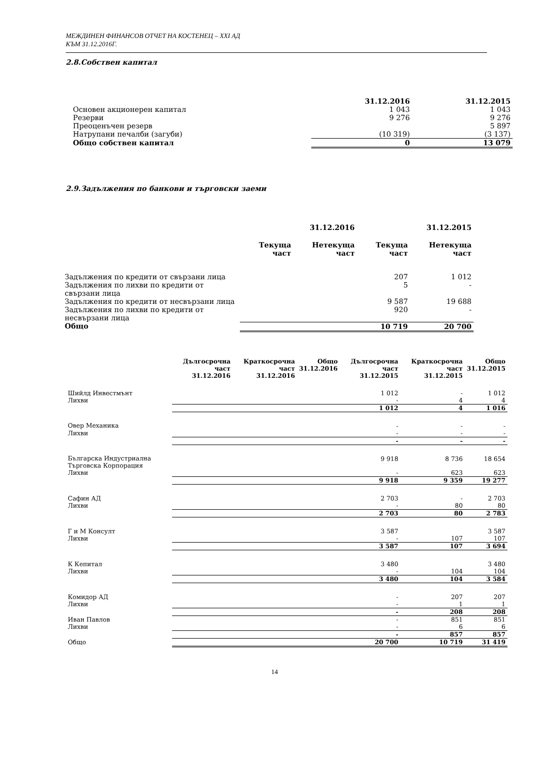МЕЖДИНЕН ФИНАНСОВ ОТЧЕТ НА КОСТЕНЕЦ – ХХІ АД
КЪМ 31.12.2016Г.
2.8.Собствен капитал
| | 31.12.2016 | 31.12.2015 |
| --- | --- | --- |
| Основен акционерен капитал | 1 043 | 1 043 |
| Резерви | 9 276 | 9 276 |
| Преоценъчен резерв | | 5 897 |
| Натрупани печалби (загуби) | (10 319) | (3 137) |
| Общо собствен капитал | 0 | 13 079 |
2.9.Задължения по банкови и търговски заеми
| | 31.12.2016 | | 31.12.2015 | |
| --- | --- | --- | --- | --- |
| | Текуща част | Нетекуща част | Текуща част | Нетекуща част |
| Задължения по кредити от свързани лица | | | 207 | 1 012 |
| Задължения по лихви по кредити от свързани лица | | | 5 | - |
| Задължения по кредити от несвързани лица | | | 9 587 | 19 688 |
| Задължения по лихви по кредити от несвързани лица | | | 920 | - |
| Общо | | | 10 719 | 20 700 |
| | Дългосрочна част 31.12.2016 | Краткосрочна част 31.12.2016 | Общо 31.12.2016 | Дългосрочна част 31.12.2015 | Краткосрочна част 31.12.2015 | Общо 31.12.2015 |
| --- | --- | --- | --- | --- | --- | --- |
| Шийлд Инвестмънт | | | | 1 012 | - | 1 012 |
| Лихви | | | | - | 4 | 4 |
| | | | | 1 012 | 4 | 1 016 |
| Овер Механика | | | | - | - | - |
| Лихви | | | | - | - | - |
| | | | | - | - | - |
| Българска Индустриална Търговска Корпорация | | | | 9 918 | 8 736 | 18 654 |
| Лихви | | | | - | 623 | 623 |
| | | | | 9 918 | 9 359 | 19 277 |
| Сафин АД | | | | 2 703 | - | 2 703 |
| Лихви | | | | - | 80 | 80 |
| | | | | 2 703 | 80 | 2 783 |
| Г и М Консулт | | | | 3 587 | | 3 587 |
| Лихви | | | | - | 107 | 107 |
| | | | | 3 587 | 107 | 3 694 |
| К Кепитал | | | | 3 480 | | 3 480 |
| Лихви | | | | - | 104 | 104 |
| | | | | 3 480 | 104 | 3 584 |
| Комидор АД | | | | - | 207 | 207 |
| Лихви | | | | - | 1 | 1 |
| | | | | - | 208 | 208 |
| Иван Павлов | | | | - | 851 | 851 |
| Лихви | | | | - | 6 | 6 |
| | | | | - | 857 | 857 |
| Общо | | | | 20 700 | 10 719 | 31 419 |
14